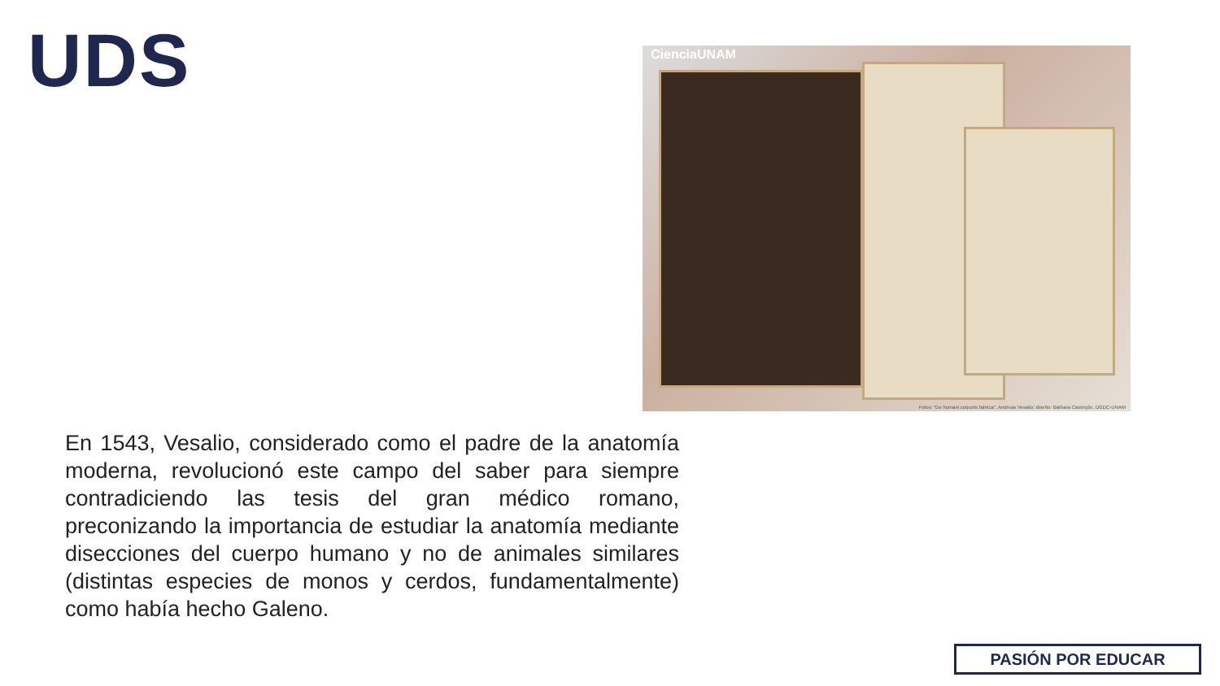UDS
CienciaUNAM
Fotos: "De humani corporis fabrica", Andreas Vesalio; diseño: Bárbara Castrejón, DGDC-UNAM
En 1543, Vesalio, considerado como el padre de la anatomía moderna, revolucionó este campo del saber para siempre contradiciendo las tesis del gran médico romano, preconizando la importancia de estudiar la anatomía mediante disecciones del cuerpo humano y no de animales similares (distintas especies de monos y cerdos, fundamentalmente) como había hecho Galeno.
PASIÓN POR EDUCAR